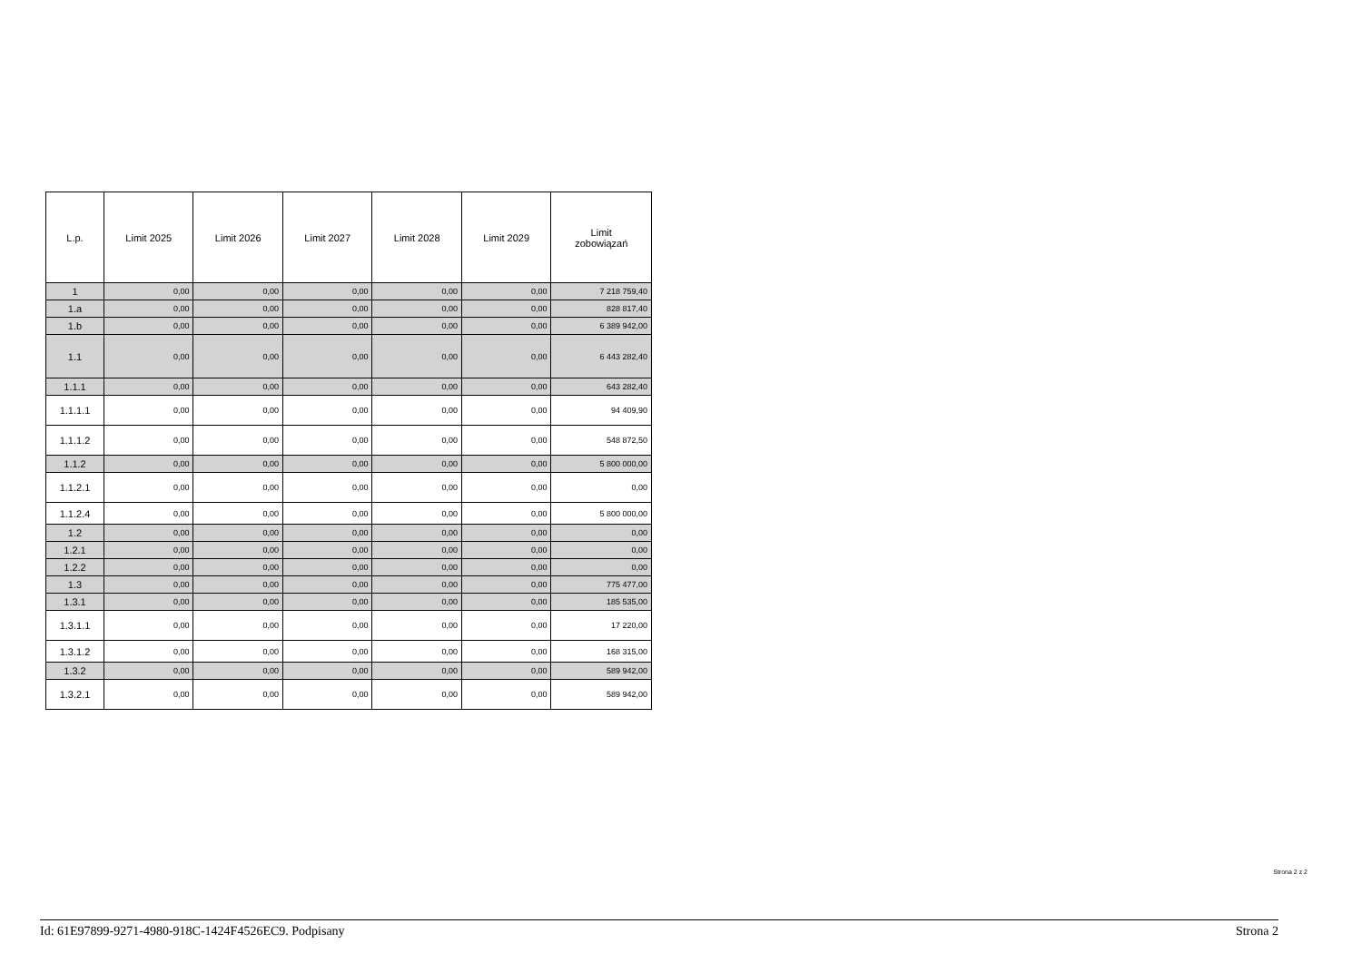| L.p. | Limit 2025 | Limit 2026 | Limit 2027 | Limit 2028 | Limit 2029 | Limit zobowiązań |
| --- | --- | --- | --- | --- | --- | --- |
| 1 | 0,00 | 0,00 | 0,00 | 0,00 | 0,00 | 7 218 759,40 |
| 1.a | 0,00 | 0,00 | 0,00 | 0,00 | 0,00 | 828 817,40 |
| 1.b | 0,00 | 0,00 | 0,00 | 0,00 | 0,00 | 6 389 942,00 |
| 1.1 | 0,00 | 0,00 | 0,00 | 0,00 | 0,00 | 6 443 282,40 |
| 1.1.1 | 0,00 | 0,00 | 0,00 | 0,00 | 0,00 | 643 282,40 |
| 1.1.1.1 | 0,00 | 0,00 | 0,00 | 0,00 | 0,00 | 94 409,90 |
| 1.1.1.2 | 0,00 | 0,00 | 0,00 | 0,00 | 0,00 | 548 872,50 |
| 1.1.2 | 0,00 | 0,00 | 0,00 | 0,00 | 0,00 | 5 800 000,00 |
| 1.1.2.1 | 0,00 | 0,00 | 0,00 | 0,00 | 0,00 | 0,00 |
| 1.1.2.4 | 0,00 | 0,00 | 0,00 | 0,00 | 0,00 | 5 800 000,00 |
| 1.2 | 0,00 | 0,00 | 0,00 | 0,00 | 0,00 | 0,00 |
| 1.2.1 | 0,00 | 0,00 | 0,00 | 0,00 | 0,00 | 0,00 |
| 1.2.2 | 0,00 | 0,00 | 0,00 | 0,00 | 0,00 | 0,00 |
| 1.3 | 0,00 | 0,00 | 0,00 | 0,00 | 0,00 | 775 477,00 |
| 1.3.1 | 0,00 | 0,00 | 0,00 | 0,00 | 0,00 | 185 535,00 |
| 1.3.1.1 | 0,00 | 0,00 | 0,00 | 0,00 | 0,00 | 17 220,00 |
| 1.3.1.2 | 0,00 | 0,00 | 0,00 | 0,00 | 0,00 | 168 315,00 |
| 1.3.2 | 0,00 | 0,00 | 0,00 | 0,00 | 0,00 | 589 942,00 |
| 1.3.2.1 | 0,00 | 0,00 | 0,00 | 0,00 | 0,00 | 589 942,00 |
Strona 2 z 2
Id: 61E97899-9271-4980-918C-1424F4526EC9. Podpisany Strona 2